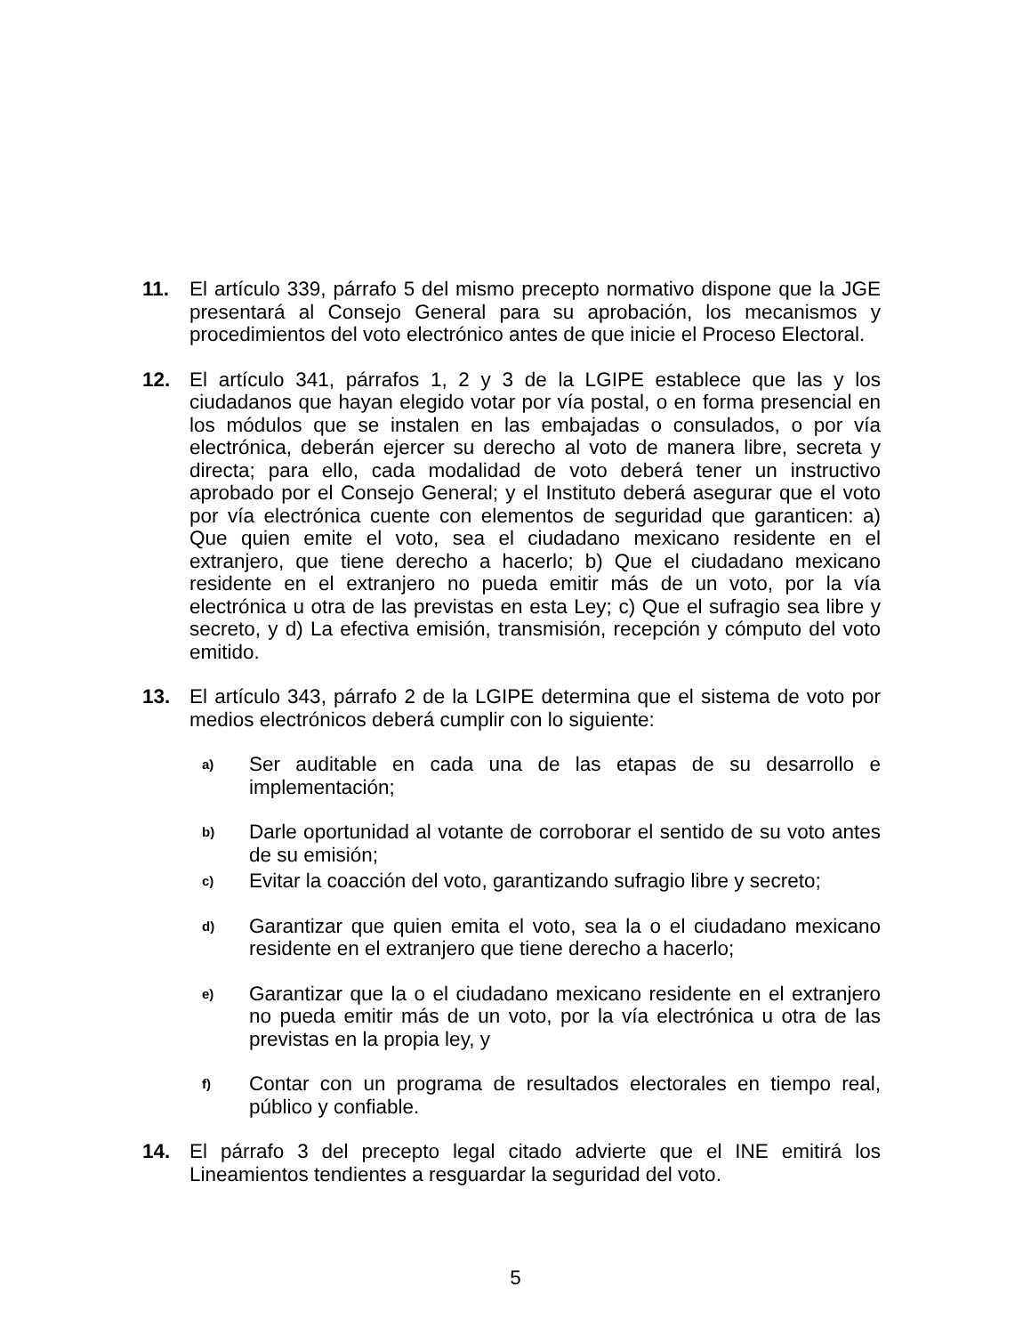11. El artículo 339, párrafo 5 del mismo precepto normativo dispone que la JGE presentará al Consejo General para su aprobación, los mecanismos y procedimientos del voto electrónico antes de que inicie el Proceso Electoral.
12. El artículo 341, párrafos 1, 2 y 3 de la LGIPE establece que las y los ciudadanos que hayan elegido votar por vía postal, o en forma presencial en los módulos que se instalen en las embajadas o consulados, o por vía electrónica, deberán ejercer su derecho al voto de manera libre, secreta y directa; para ello, cada modalidad de voto deberá tener un instructivo aprobado por el Consejo General; y el Instituto deberá asegurar que el voto por vía electrónica cuente con elementos de seguridad que garanticen: a) Que quien emite el voto, sea el ciudadano mexicano residente en el extranjero, que tiene derecho a hacerlo; b) Que el ciudadano mexicano residente en el extranjero no pueda emitir más de un voto, por la vía electrónica u otra de las previstas en esta Ley; c) Que el sufragio sea libre y secreto, y d) La efectiva emisión, transmisión, recepción y cómputo del voto emitido.
13. El artículo 343, párrafo 2 de la LGIPE determina que el sistema de voto por medios electrónicos deberá cumplir con lo siguiente:
a)
Ser auditable en cada una de las etapas de su desarrollo e implementación;
b)
Darle oportunidad al votante de corroborar el sentido de su voto antes de su emisión;
c)
Evitar la coacción del voto, garantizando sufragio libre y secreto;
d)
Garantizar que quien emita el voto, sea la o el ciudadano mexicano residente en el extranjero que tiene derecho a hacerlo;
e)
Garantizar que la o el ciudadano mexicano residente en el extranjero no pueda emitir más de un voto, por la vía electrónica u otra de las previstas en la propia ley, y
f)
Contar con un programa de resultados electorales en tiempo real, público y confiable.
14. El párrafo 3 del precepto legal citado advierte que el INE emitirá los Lineamientos tendientes a resguardar la seguridad del voto.
5